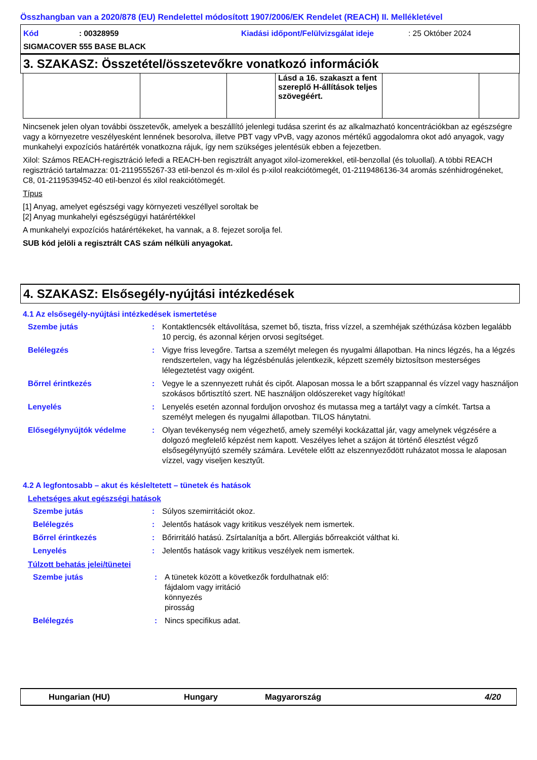Összhangban van a 2020/878 (EU) Rendelettel módosított 1907/2006/EK Rendelet (REACH) II. Mellékletével
Kód: 00328959 Kiadási időpont/Felülvizsgálat ideje: 25 Október 2024
SIGMACOVER 555 BASE BLACK
3. SZAKASZ: Összetétel/összetevőkre vonatkozó információk
| | | | Lásd a 16. szakaszt a fent szereplő H-állítások teljes szövegéért. | | |
Nincsenek jelen olyan további összetevők, amelyek a beszállító jelenlegi tudása szerint és az alkalmazható koncentrációkban az egészségre vagy a környezetre veszélyesként lennének besorolva, illetve PBT vagy vPvB, vagy azonos mértékű aggodalomra okot adó anyagok, vagy munkahelyi expozíciós határérték vonatkozna rájuk, így nem szükséges jelentésük ebben a fejezetben.
Xilol: Számos REACH-regisztráció lefedi a REACH-ben regisztrált anyagot xilol-izomerekkel, etil-benzollal (és toluollal). A többi REACH regisztráció tartalmazza: 01-2119555267-33 etil-benzol és m-xilol és p-xilol reakciótömegét, 01-2119486136-34 aromás szénhidrogéneket, C8, 01-2119539452-40 etil-benzol és xilol reakciótömegét.
Típus
[1] Anyag, amelyet egészségi vagy környezeti veszéllyel soroltak be
[2] Anyag munkahelyi egészségügyi határértékkel
A munkahelyi expozíciós határértékeket, ha vannak, a 8. fejezet sorolja fel.
SUB kód jelöli a regisztrált CAS szám nélküli anyagokat.
4. SZAKASZ: Elsősegély-nyújtási intézkedések
4.1 Az elsősegély-nyújtási intézkedések ismertetése
Szembe jutás: Kontaktlencsék eltávolítása, szemet bő, tiszta, friss vízzel, a szemhéjak széthúzása közben legalább 10 percig, és azonnal kérjen orvosi segítséget.
Belélegzés: Vigye friss levegőre. Tartsa a személyt melegen és nyugalmi állapotban. Ha nincs légzés, ha a légzés rendszertelen, vagy ha légzésbénulás jelentkezik, képzett személy biztosítson mesterséges lélegeztetést vagy oxigént.
Bőrrel érintkezés: Vegye le a szennyezett ruhát és cipőt. Alaposan mossa le a bőrt szappannal és vízzel vagy használjon szokásos bőrtisztító szert. NE használjon oldószereket vagy hígítókat!
Lenyelés: Lenyelés esetén azonnal forduljon orvoshoz és mutassa meg a tartályt vagy a címkét. Tartsa a személyt melegen és nyugalmi állapotban. TILOS hánytatni.
Elősegélynyújtók védelme: Olyan tevékenység nem végezhető, amely személyi kockázattal jár, vagy amelynek végzésére a dolgozó megfelelő képzést nem kapott. Veszélyes lehet a szájon át történő élesztést végző elsősegélynyújtó személy számára. Levétele előtt az elszennyeződött ruházatot mossa le alaposan vízzel, vagy viseljen kesztyűt.
4.2 A legfontosabb – akut és késleltetett – tünetek és hatások
Lehetséges akut egészségi hatások
Szembe jutás: Súlyos szemirritációt okoz.
Belélegzés: Jelentős hatások vagy kritikus veszélyek nem ismertek.
Bőrrel érintkezés: Bőrirritáló hatású. Zsírtalanítja a bőrt. Allergiás bőrreakciót válthat ki.
Lenyelés: Jelentős hatások vagy kritikus veszélyek nem ismertek.
Túlzott behatás jelei/tünetei
Szembe jutás: A tünetek között a következők fordulhatnak elő:
fájdalom vagy irritáció
könnyezés
pirosság
Belélegzés: Nincs specifikus adat.
Hungarian (HU) Hungary Magyarország 4/20